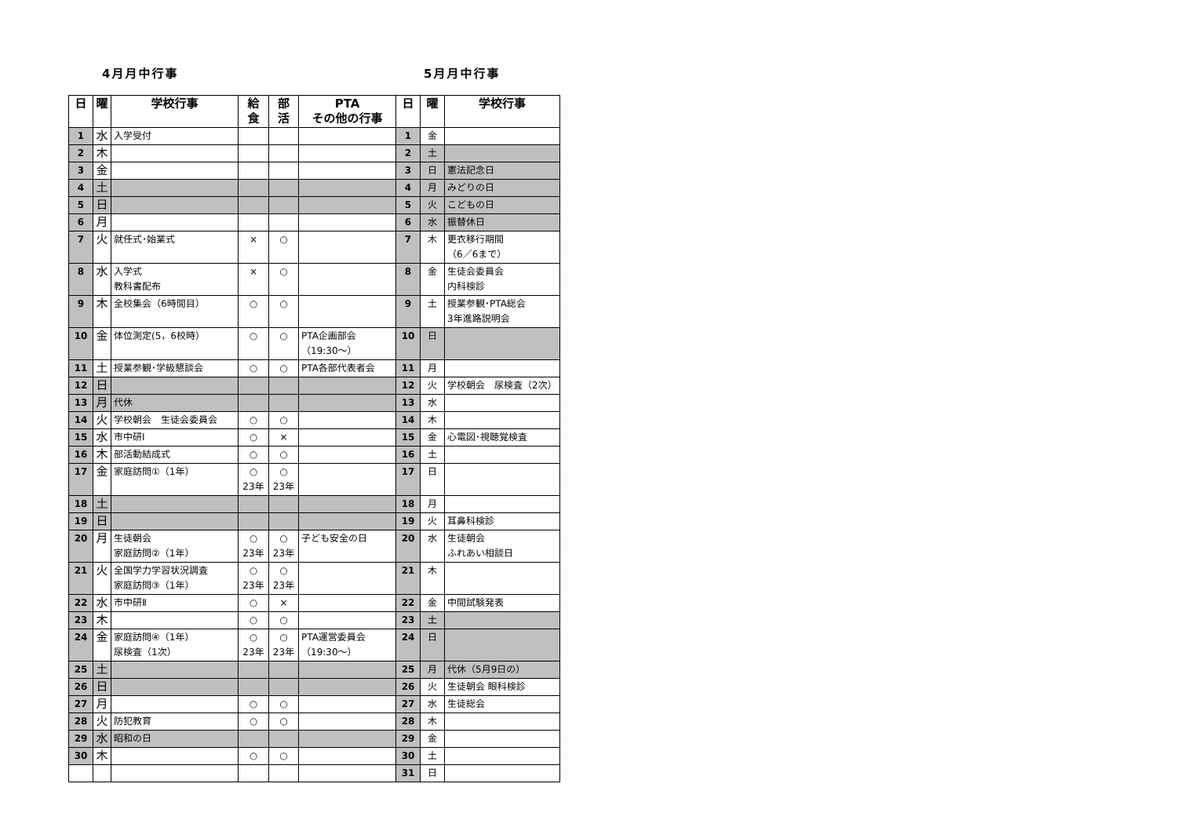4月月中行事 5月月中行事
| 日 | 曜 | 学校行事 | 給 食 | 部 活 | PTA その他の行事 | 日 | 曜 | 学校行事 |
| --- | --- | --- | --- | --- | --- | --- | --- | --- |
| 1 | 水 | 入学受付 | | | | 1 | 金 | |
| 2 | 木 | | | | | 2 | 土 | |
| 3 | 金 | | | | | 3 | 日 | 憲法記念日 |
| 4 | 土 | | | | | 4 | 月 | みどりの日 |
| 5 | 日 | | | | | 5 | 火 | こどもの日 |
| 6 | 月 | | | | | 6 | 水 | 振替休日 |
| 7 | 火 | 就任式･始業式 | × | ○ | | 7 | 木 | 更衣移行期間 （6／6まで） |
| 8 | 水 | 入学式 教科書配布 | × | ○ | | 8 | 金 | 生徒会委員会 内科検診 |
| 9 | 木 | 全校集会（6時間目） | ○ | ○ | | 9 | 土 | 授業参観･PTA総会 3年進路説明会 |
| 10 | 金 | 体位測定(5，6校時） | ○ | ○ | PTA企画部会 （19:30～） | 10 | 日 | |
| 11 | 土 | 授業参観･学級懇談会 | ○ | ○ | PTA各部代表者会 | 11 | 月 | |
| 12 | 日 | | | | | 12 | 火 | 学校朝会 尿検査（2次） |
| 13 | 月 | 代休 | | | | 13 | 水 | |
| 14 | 火 | 学校朝会 生徒会委員会 | ○ | ○ | | 14 | 木 | |
| 15 | 水 | 市中研Ⅰ | ○ | × | | 15 | 金 | 心電図･視聴覚検査 |
| 16 | 木 | 部活動結成式 | ○ | ○ | | 16 | 土 | |
| 17 | 金 | 家庭訪問①（1年） | ○ 23年 | ○ 23年 | | 17 | 日 | |
| 18 | 土 | | | | | 18 | 月 | |
| 19 | 日 | | | | | 19 | 火 | 耳鼻科検診 |
| 20 | 月 | 生徒朝会 家庭訪問②（1年） | ○ 23年 | ○ 23年 | 子ども安全の日 | 20 | 水 | 生徒朝会 ふれあい相談日 |
| 21 | 火 | 全国学力学習状況調査 家庭訪問③（1年） | ○ 23年 | ○ 23年 | | 21 | 木 | |
| 22 | 水 | 市中研Ⅱ | ○ | × | | 22 | 金 | 中間試験発表 |
| 23 | 木 | | ○ | ○ | | 23 | 土 | |
| 24 | 金 | 家庭訪問④（1年） 尿検査（1次） | ○ 23年 | ○ 23年 | PTA運営委員会 （19:30～） | 24 | 日 | |
| 25 | 土 | | | | | 25 | 月 | 代休（5月9日の） |
| 26 | 日 | | | | | 26 | 火 | 生徒朝会 眼科検診 |
| 27 | 月 | | ○ | ○ | | 27 | 水 | 生徒総会 |
| 28 | 火 | 防犯教育 | ○ | ○ | | 28 | 木 | |
| 29 | 水 | 昭和の日 | | | | 29 | 金 | |
| 30 | 木 | | ○ | ○ | | 30 | 土 | |
| | | | | | | 31 | 日 | |